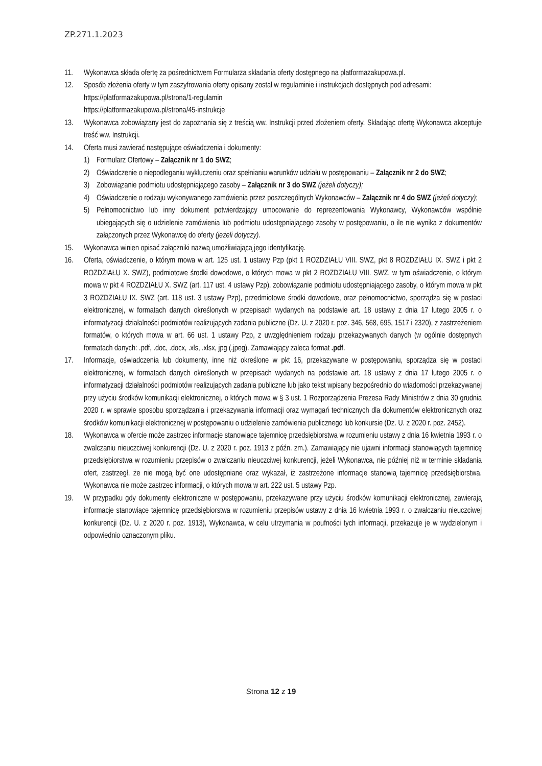ZP.271.1.2023
11. Wykonawca składa ofertę za pośrednictwem Formularza składania oferty dostępnego na platformazakupowa.pl.
12. Sposób złożenia oferty w tym zaszyfrowania oferty opisany został w regulaminie i instrukcjach dostępnych pod adresami:
https://platformazakupowa.pl/strona/1-regulamin
https://platformazakupowa.pl/strona/45-instrukcje
13. Wykonawca zobowiązany jest do zapoznania się z treścią ww. Instrukcji przed złożeniem oferty. Składając ofertę Wykonawca akceptuje treść ww. Instrukcji.
14. Oferta musi zawierać następujące oświadczenia i dokumenty:
1) Formularz Ofertowy – Załącznik nr 1 do SWZ;
2) Oświadczenie o niepodleganiu wykluczeniu oraz spełnianiu warunków udziału w postępowaniu – Załącznik nr 2 do SWZ;
3) Zobowiązanie podmiotu udostępniającego zasoby – Załącznik nr 3 do SWZ (jeżeli dotyczy);
4) Oświadczenie o rodzaju wykonywanego zamówienia przez poszczególnych Wykonawców – Załącznik nr 4 do SWZ (jeżeli dotyczy);
5) Pełnomocnictwo lub inny dokument potwierdzający umocowanie do reprezentowania Wykonawcy, Wykonawców wspólnie ubiegających się o udzielenie zamówienia lub podmiotu udostępniającego zasoby w postępowaniu, o ile nie wynika z dokumentów załączonych przez Wykonawcę do oferty (jeżeli dotyczy).
15. Wykonawca winien opisać załączniki nazwą umożliwiającą jego identyfikację.
16. Oferta, oświadczenie, o którym mowa w art. 125 ust. 1 ustawy Pzp (pkt 1 ROZDZIAŁU VIII. SWZ, pkt 8 ROZDZIAŁU IX. SWZ i pkt 2 ROZDZIAŁU X. SWZ), podmiotowe środki dowodowe, o których mowa w pkt 2 ROZDZIAŁU VIII. SWZ, w tym oświadczenie, o którym mowa w pkt 4 ROZDZIAŁU X. SWZ (art. 117 ust. 4 ustawy Pzp), zobowiązanie podmiotu udostępniającego zasoby, o którym mowa w pkt 3 ROZDZIAŁU IX. SWZ (art. 118 ust. 3 ustawy Pzp), przedmiotowe środki dowodowe, oraz pełnomocnictwo, sporządza się w postaci elektronicznej, w formatach danych określonych w przepisach wydanych na podstawie art. 18 ustawy z dnia 17 lutego 2005 r. o informatyzacji działalności podmiotów realizujących zadania publiczne (Dz. U. z 2020 r. poz. 346, 568, 695, 1517 i 2320), z zastrzeżeniem formatów, o których mowa w art. 66 ust. 1 ustawy Pzp, z uwzględnieniem rodzaju przekazywanych danych (w ogólnie dostępnych formatach danych: .pdf, .doc, .docx, .xls, .xlsx, jpg (.jpeg). Zamawiający zaleca format .pdf.
17. Informacje, oświadczenia lub dokumenty, inne niż określone w pkt 16, przekazywane w postępowaniu, sporządza się w postaci elektronicznej, w formatach danych określonych w przepisach wydanych na podstawie art. 18 ustawy z dnia 17 lutego 2005 r. o informatyzacji działalności podmiotów realizujących zadania publiczne lub jako tekst wpisany bezpośrednio do wiadomości przekazywanej przy użyciu środków komunikacji elektronicznej, o których mowa w § 3 ust. 1 Rozporządzenia Prezesa Rady Ministrów z dnia 30 grudnia 2020 r. w sprawie sposobu sporządzania i przekazywania informacji oraz wymagań technicznych dla dokumentów elektronicznych oraz środków komunikacji elektronicznej w postępowaniu o udzielenie zamówienia publicznego lub konkursie (Dz. U. z 2020 r. poz. 2452).
18. Wykonawca w ofercie może zastrzec informacje stanowiące tajemnicę przedsiębiorstwa w rozumieniu ustawy z dnia 16 kwietnia 1993 r. o zwalczaniu nieuczciwej konkurencji (Dz. U. z 2020 r. poz. 1913 z późn. zm.). Zamawiający nie ujawni informacji stanowiących tajemnicę przedsiębiorstwa w rozumieniu przepisów o zwalczaniu nieuczciwej konkurencji, jeżeli Wykonawca, nie później niż w terminie składania ofert, zastrzegł, że nie mogą być one udostępniane oraz wykazał, iż zastrzeżone informacje stanowią tajemnicę przedsiębiorstwa. Wykonawca nie może zastrzec informacji, o których mowa w art. 222 ust. 5 ustawy Pzp.
19. W przypadku gdy dokumenty elektroniczne w postępowaniu, przekazywane przy użyciu środków komunikacji elektronicznej, zawierają informacje stanowiące tajemnicę przedsiębiorstwa w rozumieniu przepisów ustawy z dnia 16 kwietnia 1993 r. o zwalczaniu nieuczciwej konkurencji (Dz. U. z 2020 r. poz. 1913), Wykonawca, w celu utrzymania w poufności tych informacji, przekazuje je w wydzielonym i odpowiednio oznaczonym pliku.
Strona 12 z 19